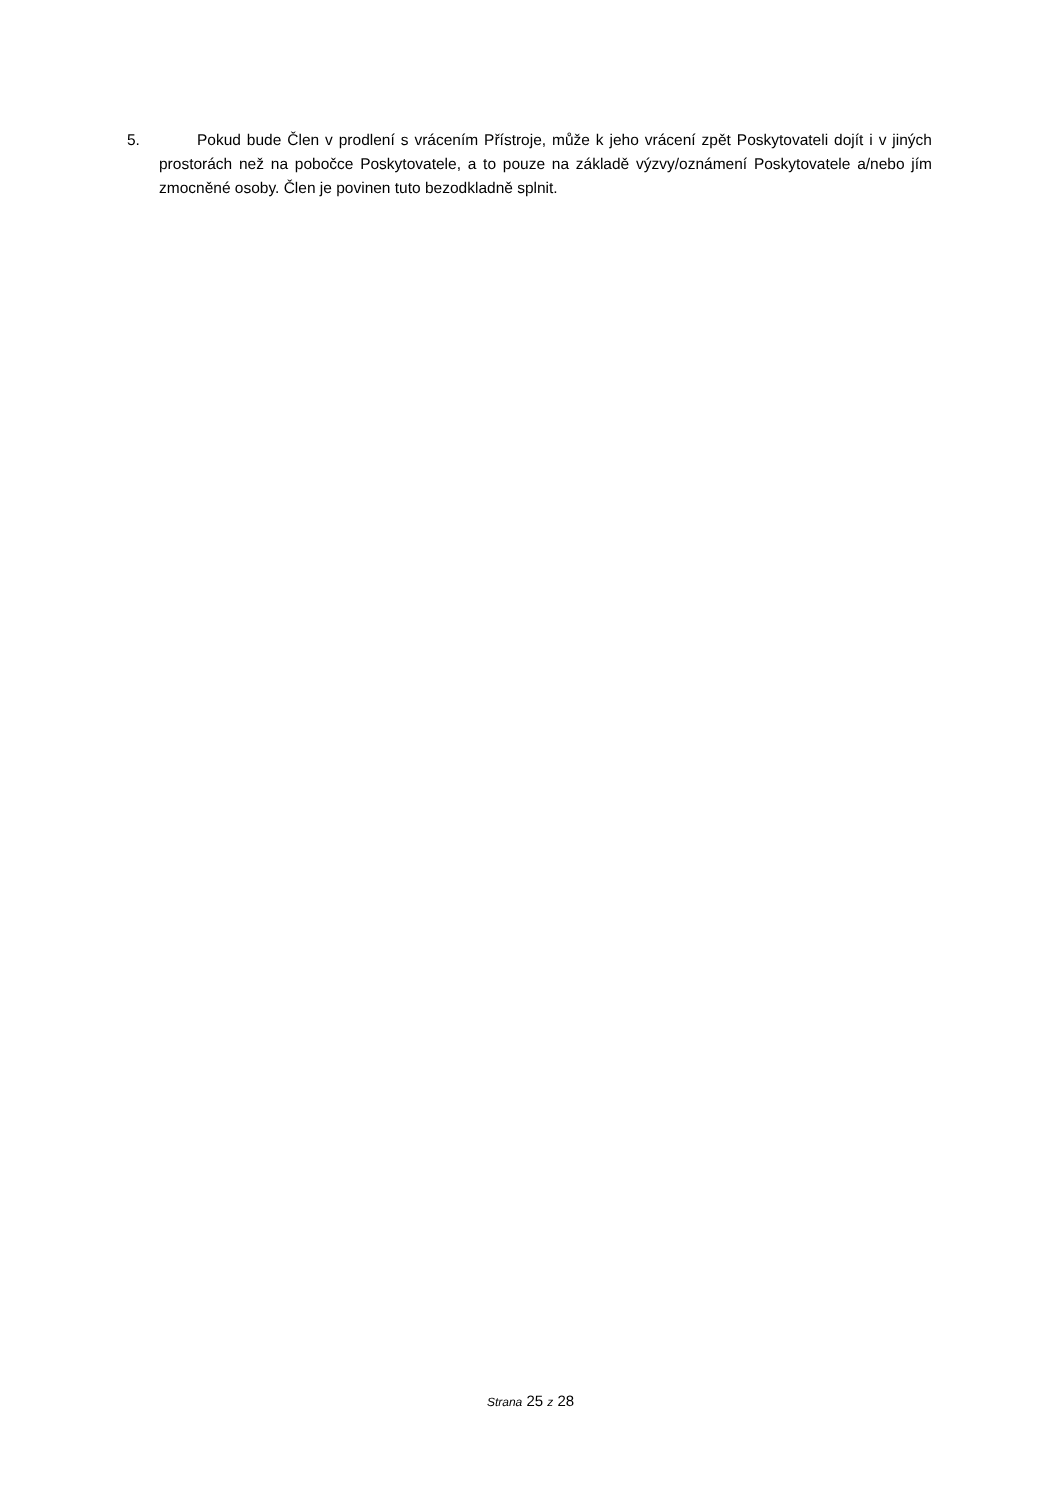5. Pokud bude Člen v prodlení s vrácením Přístroje, může k jeho vrácení zpět Poskytovateli dojít i v jiných prostorách než na pobočce Poskytovatele, a to pouze na základě výzvy/oznámení Poskytovatele a/nebo jím zmocněné osoby. Člen je povinen tuto bezodkladně splnit.
Strana 25 z 28